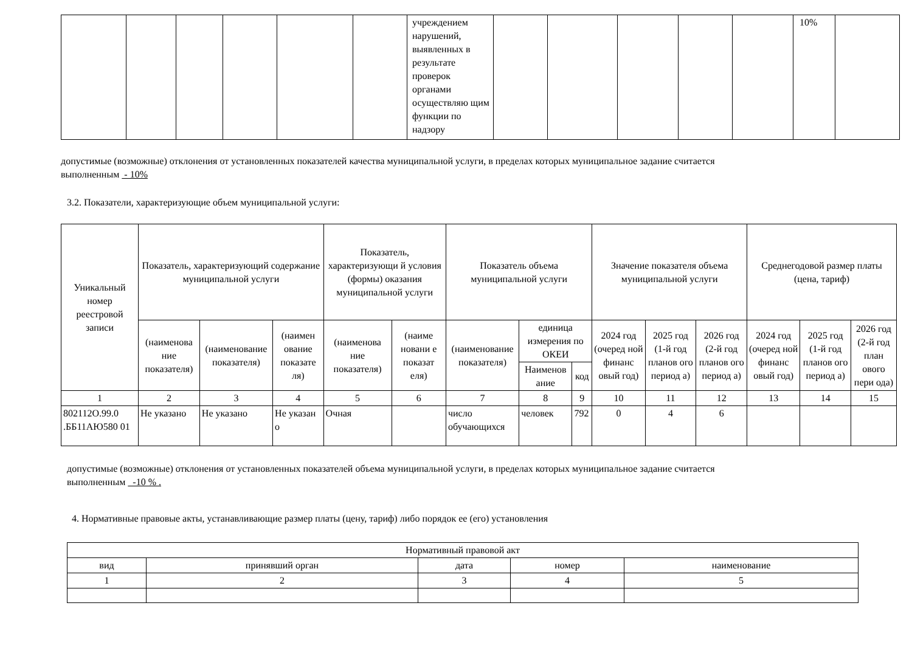| | | | | | | учреждением нарушений, выявленных в результате проверок органами осуществляю щим функции по надзору | | | | | | 10% | |
допустимые (возможные) отклонения от установленных показателей качества муниципальной услуги, в пределах которых муниципальное задание считается
выполненным - 10%
3.2. Показатели, характеризующие объем муниципальной услуги:
| Уникальный номер реестровой записи | Показатель, характеризующий содержание муниципальной услуги | | | Показатель, характеризующи й условия (формы) оказания муниципальной услуги | | Показатель объема муниципальной услуги | | | Значение показателя объема муниципальной услуги | | | Среднегодовой размер платы (цена, тариф) | | |
| --- | --- | --- | --- | --- | --- | --- | --- | --- | --- | --- | --- | --- | --- | --- |
| | (наименова ние показателя) | (наименование показателя) | (наимен ование показате ля) | (наименова ние показателя) | (наиме новани е показат еля) | (наименование показателя) | единица измерения по ОКЕИ | | 2024 год (очеред ной финанс овый год) | 2025 год (1-й год планов ого период а) | 2026 год (2-й год планов ого период а) | 2024 год (очеред ной финанс овый год) | 2025 год (1-й год планов ого период а) | 2026 год (2-й год план ового пери ода) |
| | | | | | | | Наименов ание | код | | | | | | |
| 1 | 2 | 3 | 4 | 5 | 6 | 7 | 8 | 9 | 10 | 11 | 12 | 13 | 14 | 15 |
| 802112О.99.0 .ББ11АЮ580 01 | Не указано | Не указано | Не указан о | Очная | | число обучающихся | человек | 792 | 0 | 4 | 6 | | | |
допустимые (возможные) отклонения от установленных показателей объема муниципальной услуги, в пределах которых муниципальное задание считается
выполненным -10 % .
4. Нормативные правовые акты, устанавливающие размер платы (цену, тариф) либо порядок ее (его) установления
| Нормативный правовой акт | | | | |
| вид | принявший орган | дата | номер | наименование |
| 1 | 2 | 3 | 4 | 5 |